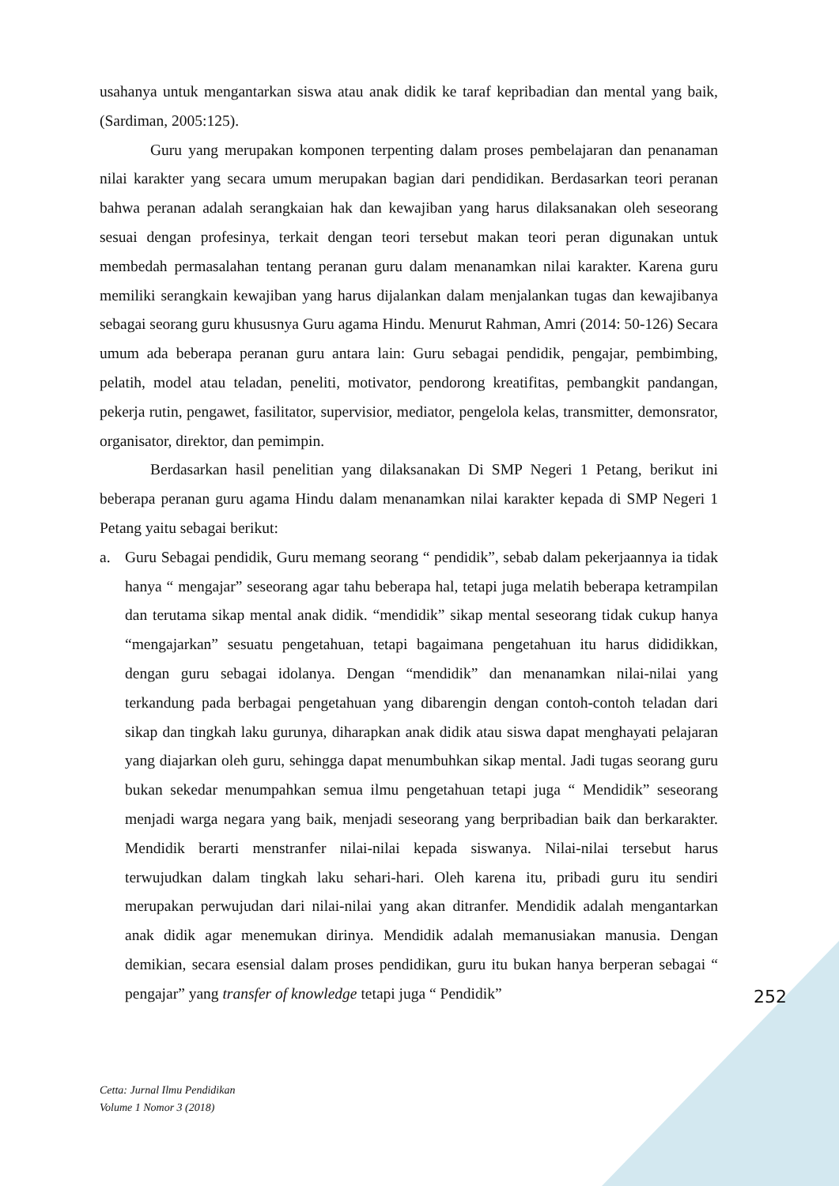usahanya untuk mengantarkan siswa atau anak didik ke taraf kepribadian dan mental yang baik, (Sardiman, 2005:125).
Guru yang merupakan komponen terpenting dalam proses pembelajaran dan penanaman nilai karakter yang secara umum merupakan bagian dari pendidikan. Berdasarkan teori peranan bahwa peranan adalah serangkaian hak dan kewajiban yang harus dilaksanakan oleh seseorang sesuai dengan profesinya, terkait dengan teori tersebut makan teori peran digunakan untuk membedah permasalahan tentang peranan guru dalam menanamkan nilai karakter. Karena guru memiliki serangkain kewajiban yang harus dijalankan dalam menjalankan tugas dan kewajibanya sebagai seorang guru khususnya Guru agama Hindu. Menurut Rahman, Amri (2014: 50-126) Secara umum ada beberapa peranan guru antara lain: Guru sebagai pendidik, pengajar, pembimbing, pelatih, model atau teladan, peneliti, motivator, pendorong kreatifitas, pembangkit pandangan, pekerja rutin, pengawet, fasilitator, supervisior, mediator, pengelola kelas, transmitter, demonsrator, organisator, direktor, dan pemimpin.
Berdasarkan hasil penelitian yang dilaksanakan Di SMP Negeri 1 Petang, berikut ini beberapa peranan guru agama Hindu dalam menanamkan nilai karakter kepada di SMP Negeri 1 Petang yaitu sebagai berikut:
a. Guru Sebagai pendidik, Guru memang seorang “ pendidik”, sebab dalam pekerjaannya ia tidak hanya “ mengajar” seseorang agar tahu beberapa hal, tetapi juga melatih beberapa ketrampilan dan terutama sikap mental anak didik. “mendidik” sikap mental seseorang tidak cukup hanya “mengajarkan” sesuatu pengetahuan, tetapi bagaimana pengetahuan itu harus dididikkan, dengan guru sebagai idolanya. Dengan “mendidik” dan menanamkan nilai-nilai yang terkandung pada berbagai pengetahuan yang dibarengin dengan contoh-contoh teladan dari sikap dan tingkah laku gurunya, diharapkan anak didik atau siswa dapat menghayati pelajaran yang diajarkan oleh guru, sehingga dapat menumbuhkan sikap mental. Jadi tugas seorang guru bukan sekedar menumpahkan semua ilmu pengetahuan tetapi juga “ Mendidik” seseorang menjadi warga negara yang baik, menjadi seseorang yang berpribadian baik dan berkarakter. Mendidik berarti menstranfer nilai-nilai kepada siswanya. Nilai-nilai tersebut harus terwujudkan dalam tingkah laku sehari-hari. Oleh karena itu, pribadi guru itu sendiri merupakan perwujudan dari nilai-nilai yang akan ditranfer. Mendidik adalah mengantarkan anak didik agar menemukan dirinya. Mendidik adalah memanusiakan manusia. Dengan demikian, secara esensial dalam proses pendidikan, guru itu bukan hanya berperan sebagai “ pengajar” yang transfer of knowledge tetapi juga “ Pendidik”
252
Cetta: Jurnal Ilmu Pendidikan
Volume 1 Nomor 3 (2018)